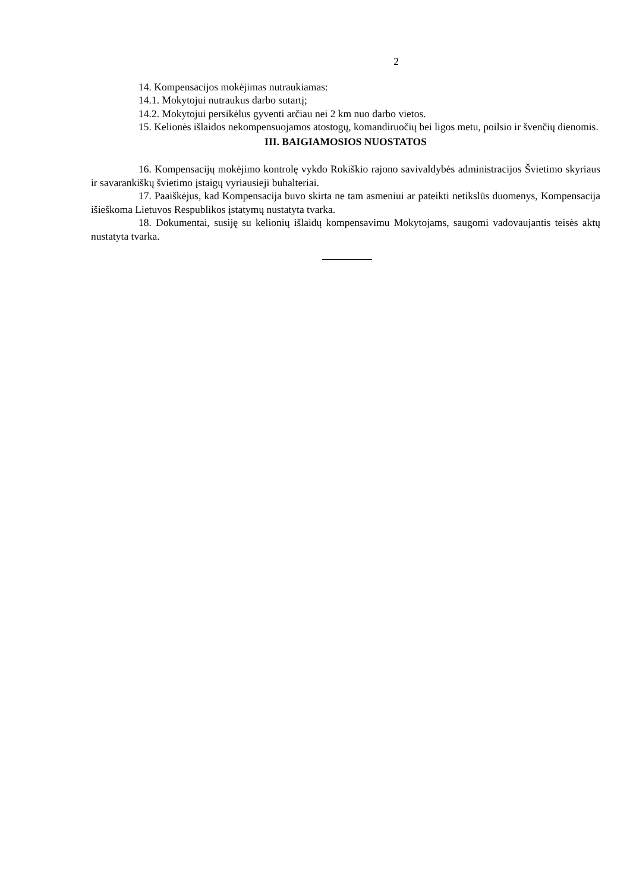2
14. Kompensacijos mokėjimas nutraukiamas:
14.1. Mokytojui nutraukus darbo sutartį;
14.2. Mokytojui persikėlus gyventi arčiau nei 2 km nuo darbo vietos.
15. Kelionės išlaidos nekompensuojamos atostogų, komandiruočių bei ligos metu, poilsio ir švenčių dienomis.
III. BAIGIAMOSIOS NUOSTATOS
16. Kompensacijų mokėjimo kontrolę vykdo Rokiškio rajono savivaldybės administracijos Švietimo skyriaus ir savarankiškų švietimo įstaigų vyriausieji buhalteriai.
17. Paaiškėjus, kad Kompensacija buvo skirta ne tam asmeniui ar pateikti netikslūs duomenys, Kompensacija išieškoma Lietuvos Respublikos įstatymų nustatyta tvarka.
18. Dokumentai, susiję su kelionių išlaidų kompensavimu Mokytojams, saugomi vadovaujantis teisės aktų nustatyta tvarka.